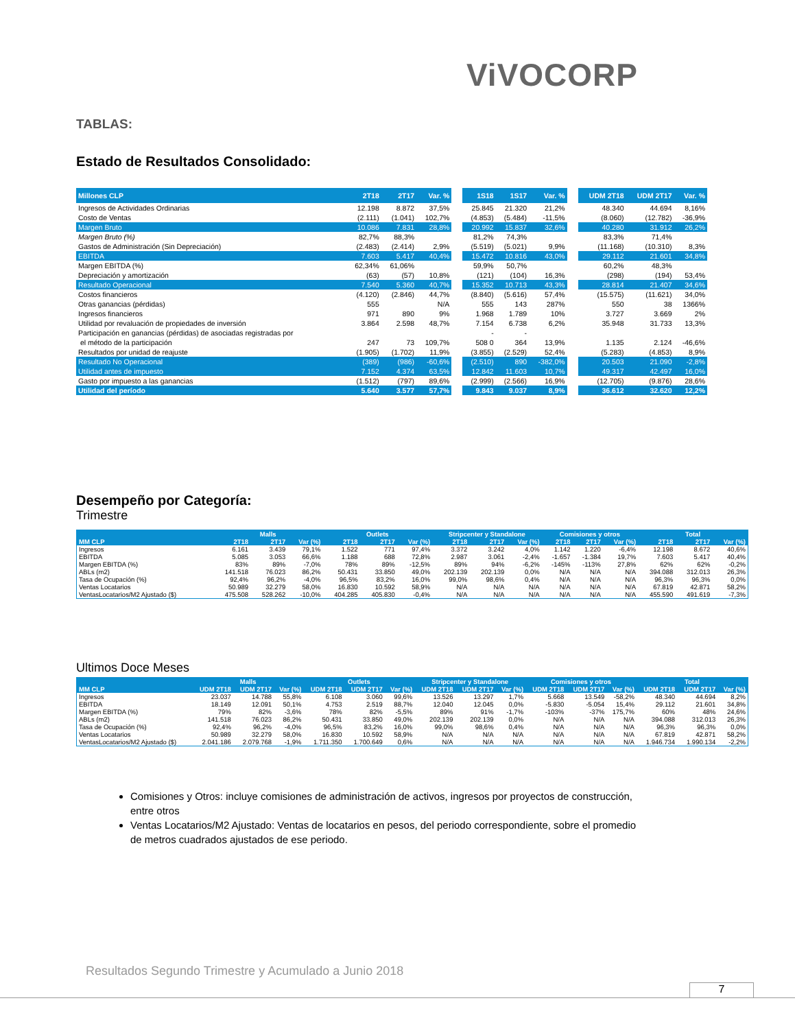ViVOCORP
TABLAS:
Estado de Resultados Consolidado:
| Millones CLP | 2T18 | 2T17 | Var. % | | 1S18 | 1S17 | Var. % | | UDM 2T18 | UDM 2T17 | Var. % |
| --- | --- | --- | --- | --- | --- | --- | --- | --- | --- | --- | --- |
| Ingresos de Actividades Ordinarias | 12.198 | 8.872 | 37,5% | | 25.845 | 21.320 | 21,2% | | 48.340 | 44.694 | 8,16% |
| Costo de Ventas | (2.111) | (1.041) | 102,7% | | (4.853) | (5.484) | -11,5% | | (8.060) | (12.782) | -36,9% |
| Margen Bruto | 10.086 | 7.831 | 28,8% | | 20.992 | 15.837 | 32,6% | | 40.280 | 31.912 | 26,2% |
| Margen Bruto (%) | 82,7% | 88,3% | | | 81,2% | 74,3% | | | 83,3% | 71,4% | |
| Gastos de Administración (Sin Depreciación) | (2.483) | (2.414) | 2,9% | | (5.519) | (5.021) | 9,9% | | (11.168) | (10.310) | 8,3% |
| EBITDA | 7.603 | 5.417 | 40,4% | | 15.472 | 10.816 | 43,0% | | 29.112 | 21.601 | 34,8% |
| Margen EBITDA (%) | 62,34% | 61,06% | | | 59,9% | 50,7% | | | 60,2% | 48,3% | |
| Depreciación y amortización | (63) | (57) | 10,8% | | (121) | (104) | 16,3% | | (298) | (194) | 53,4% |
| Resultado Operacional | 7.540 | 5.360 | 40,7% | | 15.352 | 10.713 | 43,3% | | 28.814 | 21.407 | 34,6% |
| Costos financieros | (4.120) | (2.846) | 44,7% | | (8.840) | (5.616) | 57,4% | | (15.575) | (11.621) | 34,0% |
| Otras ganancias (pérdidas) | 555 | | N/A | | 555 | 143 | 287% | | 550 | 38 | 1366% |
| Ingresos financieros | 971 | 890 | 9% | | 1.968 | 1.789 | 10% | | 3.727 | 3.669 | 2% |
| Utilidad por revaluación de propiedades de inversión | 3.864 | 2.598 | 48,7% | | 7.154 | 6.738 | 6,2% | | 35.948 | 31.733 | 13,3% |
| Participación en ganancias (pérdidas) de asociadas registradas por | | | | | - | - | | | | | |
| el método de la participación | 247 | 73 | 109,7% | | 508 0 | 364 | 13,9% | | 1.135 | 2.124 | -46,6% |
| Resultados por unidad de reajuste | (1.905) | (1.702) | 11,9% | | (3.855) | (2.529) | 52,4% | | (5.283) | (4.853) | 8,9% |
| Resultado No Operacional | (389) | (986) | -60,6% | | (2.510) | 890 | -382,0% | | 20.503 | 21.090 | -2,8% |
| Utilidad antes de impuesto | 7.152 | 4.374 | 63,5% | | 12.842 | 11.603 | 10,7% | | 49.317 | 42.497 | 16,0% |
| Gasto por impuesto a las ganancias | (1.512) | (797) | 89,6% | | (2.999) | (2.566) | 16,9% | | (12.705) | (9.876) | 28,6% |
| Utilidad del período | 5.640 | 3.577 | 57,7% | | 9.843 | 9.037 | 8,9% | | 36.612 | 32.620 | 12,2% |
Desempeño por Categoría:
Trimestre
| | Malls | | | Outlets | | | Stripcenter y Standalone | | | Comisiones y otros | | | Total | | |
| --- | --- | --- | --- | --- | --- | --- | --- | --- | --- | --- | --- | --- | --- | --- | --- |
| MM CLP | 2T18 | 2T17 | Var (%) | 2T18 | 2T17 | Var (%) | 2T18 | 2T17 | Var (%) | 2T18 | 2T17 | Var (%) | 2T18 | 2T17 | Var (%) |
| Ingresos | 6.161 | 3.439 | 79,1% | 1.522 | 771 | 97,4% | 3.372 | 3.242 | 4,0% | 1.142 | 1.220 | -6,4% | 12.198 | 8.672 | 40,6% |
| EBITDA | 5.085 | 3.053 | 66,6% | 1.188 | 688 | 72,8% | 2.987 | 3.061 | -2,4% | -1.657 | -1.384 | 19,7% | 7.603 | 5.417 | 40,4% |
| Margen EBITDA (%) | 83% | 89% | -7,0% | 78% | 89% | -12,5% | 89% | 94% | -6,2% | -145% | -113% | 27,8% | 62% | 62% | -0,2% |
| ABLs (m2) | 141.518 | 76.023 | 86,2% | 50.431 | 33.850 | 49,0% | 202.139 | 202.139 | 0,0% | N/A | N/A | N/A | 394.088 | 312.013 | 26,3% |
| Tasa de Ocupación (%) | 92,4% | 96,2% | -4,0% | 96,5% | 83,2% | 16,0% | 99,0% | 98,6% | 0,4% | N/A | N/A | N/A | 96,3% | 96,3% | 0,0% |
| Ventas Locatarios | 50.989 | 32.279 | 58,0% | 16.830 | 10.592 | 58,9% | N/A | N/A | N/A | N/A | N/A | N/A | 67.819 | 42.871 | 58,2% |
| VentasLocatarios/M2 Ajustado ($) | 475.508 | 528.262 | -10,0% | 404.285 | 405.830 | -0,4% | N/A | N/A | N/A | N/A | N/A | N/A | 455.590 | 491.619 | -7,3% |
Ultimos Doce Meses
| | Malls | | | Outlets | | | Stripcenter y Standalone | | | Comisiones y otros | | | Total | | |
| --- | --- | --- | --- | --- | --- | --- | --- | --- | --- | --- | --- | --- | --- | --- | --- |
| MM CLP | UDM 2T18 | UDM 2T17 | Var (%) | UDM 2T18 | UDM 2T17 | Var (%) | UDM 2T18 | UDM 2T17 | Var (%) | UDM 2T18 | UDM 2T17 | Var (%) | UDM 2T18 | UDM 2T17 | Var (%) |
| Ingresos | 23.037 | 14.788 | 55,8% | 6.108 | 3.060 | 99,6% | 13.526 | 13.297 | 1,7% | 5.668 | 13.549 | -58,2% | 48.340 | 44.694 | 8,2% |
| EBITDA | 18.149 | 12.091 | 50,1% | 4.753 | 2.519 | 88,7% | 12.040 | 12.045 | 0,0% | -5.830 | -5.054 | 15,4% | 29.112 | 21.601 | 34,8% |
| Margen EBITDA (%) | 79% | 82% | -3,6% | 78% | 82% | -5,5% | 89% | 91% | -1,7% | -103% | -37% | 175,7% | 60% | 48% | 24,6% |
| ABLs (m2) | 141.518 | 76.023 | 86,2% | 50.431 | 33.850 | 49,0% | 202.139 | 202.139 | 0,0% | N/A | N/A | N/A | 394.088 | 312.013 | 26,3% |
| Tasa de Ocupación (%) | 92,4% | 96,2% | -4,0% | 96,5% | 83,2% | 16,0% | 99,0% | 98,6% | 0,4% | N/A | N/A | N/A | 96,3% | 96,3% | 0,0% |
| Ventas Locatarios | 50.989 | 32.279 | 58,0% | 16.830 | 10.592 | 58,9% | N/A | N/A | N/A | N/A | N/A | N/A | 67.819 | 42.871 | 58,2% |
| VentasLocatarios/M2 Ajustado ($) | 2.041.186 | 2.079.768 | -1,9% | 1.711.350 | 1.700.649 | 0,6% | N/A | N/A | N/A | N/A | N/A | N/A | 1.946.734 | 1.990.134 | -2,2% |
Comisiones y Otros: incluye comisiones de administración de activos, ingresos por proyectos de construcción, entre otros
Ventas Locatarios/M2 Ajustado: Ventas de locatarios en pesos, del periodo correspondiente, sobre el promedio de metros cuadrados ajustados de ese periodo.
Resultados Segundo Trimestre y Acumulado a Junio 2018
7